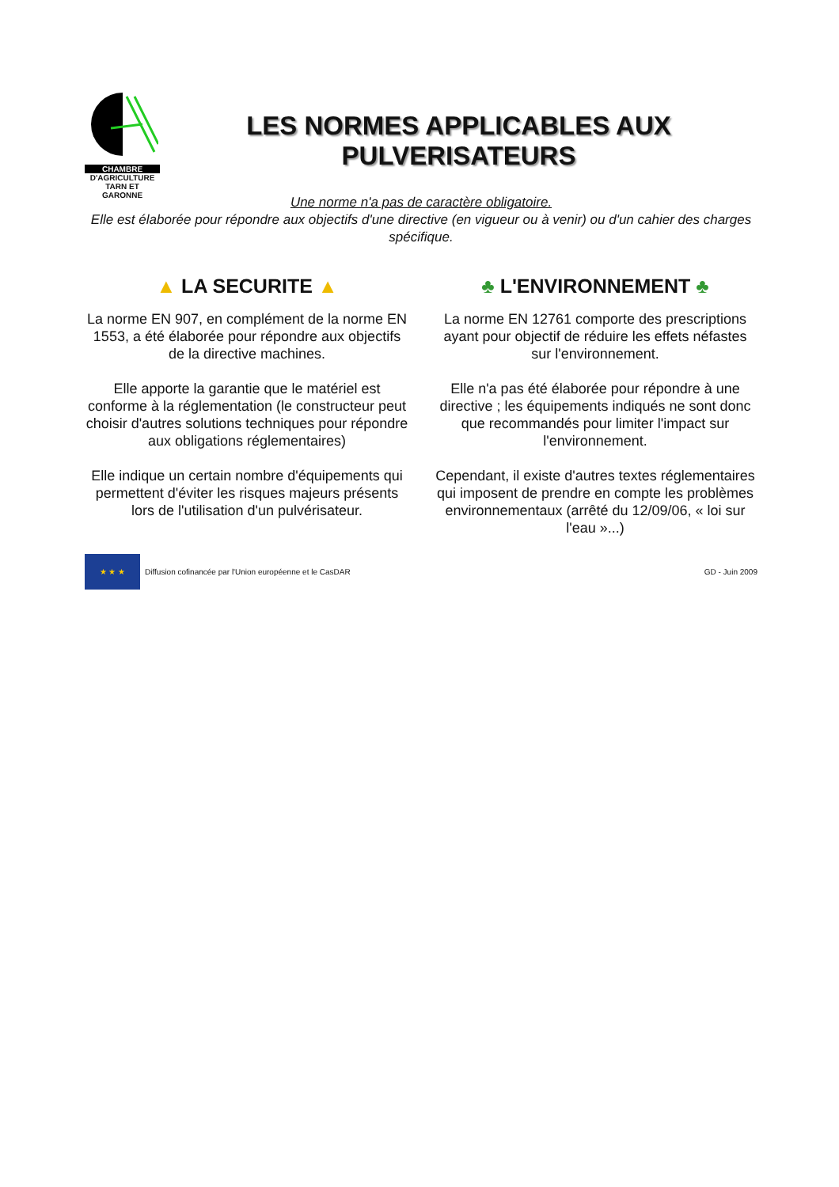CHAMBRE
D'AGRICULTURE
TARN ET GARONNE
LES NORMES APPLICABLES AUX
PULVERISATEURS
Une norme n'a pas de caractère obligatoire.
Elle est élaborée pour répondre aux objectifs d'une directive (en vigueur ou à venir) ou d'un cahier des charges spécifique.
▲ LA SECURITE ▲
La norme EN 907, en complément de la norme EN 1553, a été élaborée pour répondre aux objectifs de la directive machines.
Elle apporte la garantie que le matériel est conforme à la réglementation (le constructeur peut choisir d'autres solutions techniques pour répondre aux obligations réglementaires)
Elle indique un certain nombre d'équipements qui permettent d'éviter les risques majeurs présents lors de l'utilisation d'un pulvérisateur.
♣ L'ENVIRONNEMENT ♣
La norme EN 12761 comporte des prescriptions ayant pour objectif de réduire les effets néfastes sur l'environnement.
Elle n'a pas été élaborée pour répondre à une directive ; les équipements indiqués ne sont donc que recommandés pour limiter l'impact sur l'environnement.
Cependant, il existe d'autres textes réglementaires qui imposent de prendre en compte les problèmes environnementaux (arrêté du 12/09/06, « loi sur l'eau »...)
★ ★ ★
Diffusion cofinancée par l'Union européenne et le CasDAR GD - Juin 2009